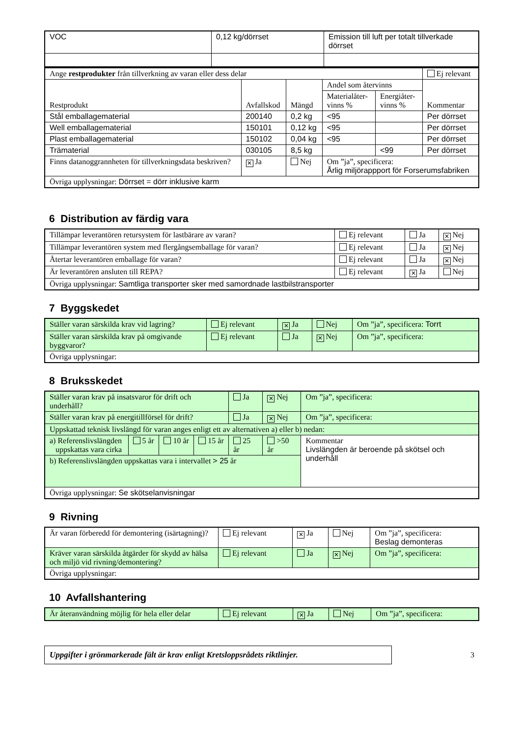| VOC | 0,12 kg/dörrset | Emission till luft per totalt tillverkade dörrset |
| Ange restprodukter från tillverkning av varan eller dess delar | | | | | Ej relevant |
| Restprodukt | Avfallskod | Mängd | Andel som återvinns | | Kommentar |
| | | | Materialåter- vinns % | Energiåter- vinns % | |
| Stål emballagematerial | 200140 | 0,2 kg | <95 | | Per dörrset |
| Well emballagematerial | 150101 | 0,12 kg | <95 | | Per dörrset |
| Plast emballagematerial | 150102 | 0,04 kg | <95 | | Per dörrset |
| Trämaterial | 030105 | 8,5 kg | | <99 | Per dörrset |
| Finns datanoggrannheten för tillverkningsdata beskriven? | ✕ Ja | Nej | Om ”ja”, specificera: Årlig miljörappport för Forserumsfabriken | | |
| Övriga upplysningar: Dörrset = dörr inklusive karm | | | | | |
6 Distribution av färdig vara
| Tillämpar leverantören retursystem för lastbärare av varan? | Ej relevant | Ja | ✕ Nej |
| Tillämpar leverantören system med flergångsemballage för varan? | Ej relevant | Ja | ✕ Nej |
| Återtar leverantören emballage för varan? | Ej relevant | Ja | ✕ Nej |
| Är leverantören ansluten till REPA? | Ej relevant | ✕ Ja | Nej |
| Övriga upplysningar: Samtliga transporter sker med samordnade lastbilstransporter | | | |
7 Byggskedet
| Ställer varan särskilda krav vid lagring? | Ej relevant | ✕ Ja | Nej | Om ”ja”, specificera: Torrt |
| Ställer varan särskilda krav på omgivande byggvaror? | Ej relevant | Ja | ✕ Nej | Om ”ja”, specificera: |
| Övriga upplysningar: | | | | |
8 Bruksskedet
| Ställer varan krav på insatsvaror för drift och underhåll? | | | | Ja | ✕ Nej | Om ”ja”, specificera: |
| Ställer varan krav på energitillförsel för drift? | | | | Ja | ✕ Nej | Om ”ja”, specificera: |
| Uppskattad teknisk livslängd för varan anges enligt ett av alternativen a) eller b) nedan: | | | | | | |
| a) Referenslivslängden uppskattas vara cirka | 5 år | 10 år | 15 år | 25 år | >50 år | Kommentar Livslängden är beroende på skötsel och underhåll |
| b) Referenslivslängden uppskattas vara i intervallet > 25 år | | | | | | |
| Övriga upplysningar: Se skötselanvisningar | | | | | | |
9 Rivning
| Är varan förberedd för demontering (isärtagning)? | Ej relevant | ✕ Ja | Nej | Om ”ja”, specificera: Beslag demonteras |
| Kräver varan särskilda åtgärder för skydd av hälsa och miljö vid rivning/demontering? | Ej relevant | Ja | ✕ Nej | Om ”ja”, specificera: |
| Övriga upplysningar: | | | | |
10 Avfallshantering
| Är återanvändning möjlig för hela eller delar | Ej relevant | ✕ Ja | Nej | Om ”ja”, specificera: |
Uppgifter i grönmarkerade fält är krav enligt Kretsloppsrådets riktlinjer.
3